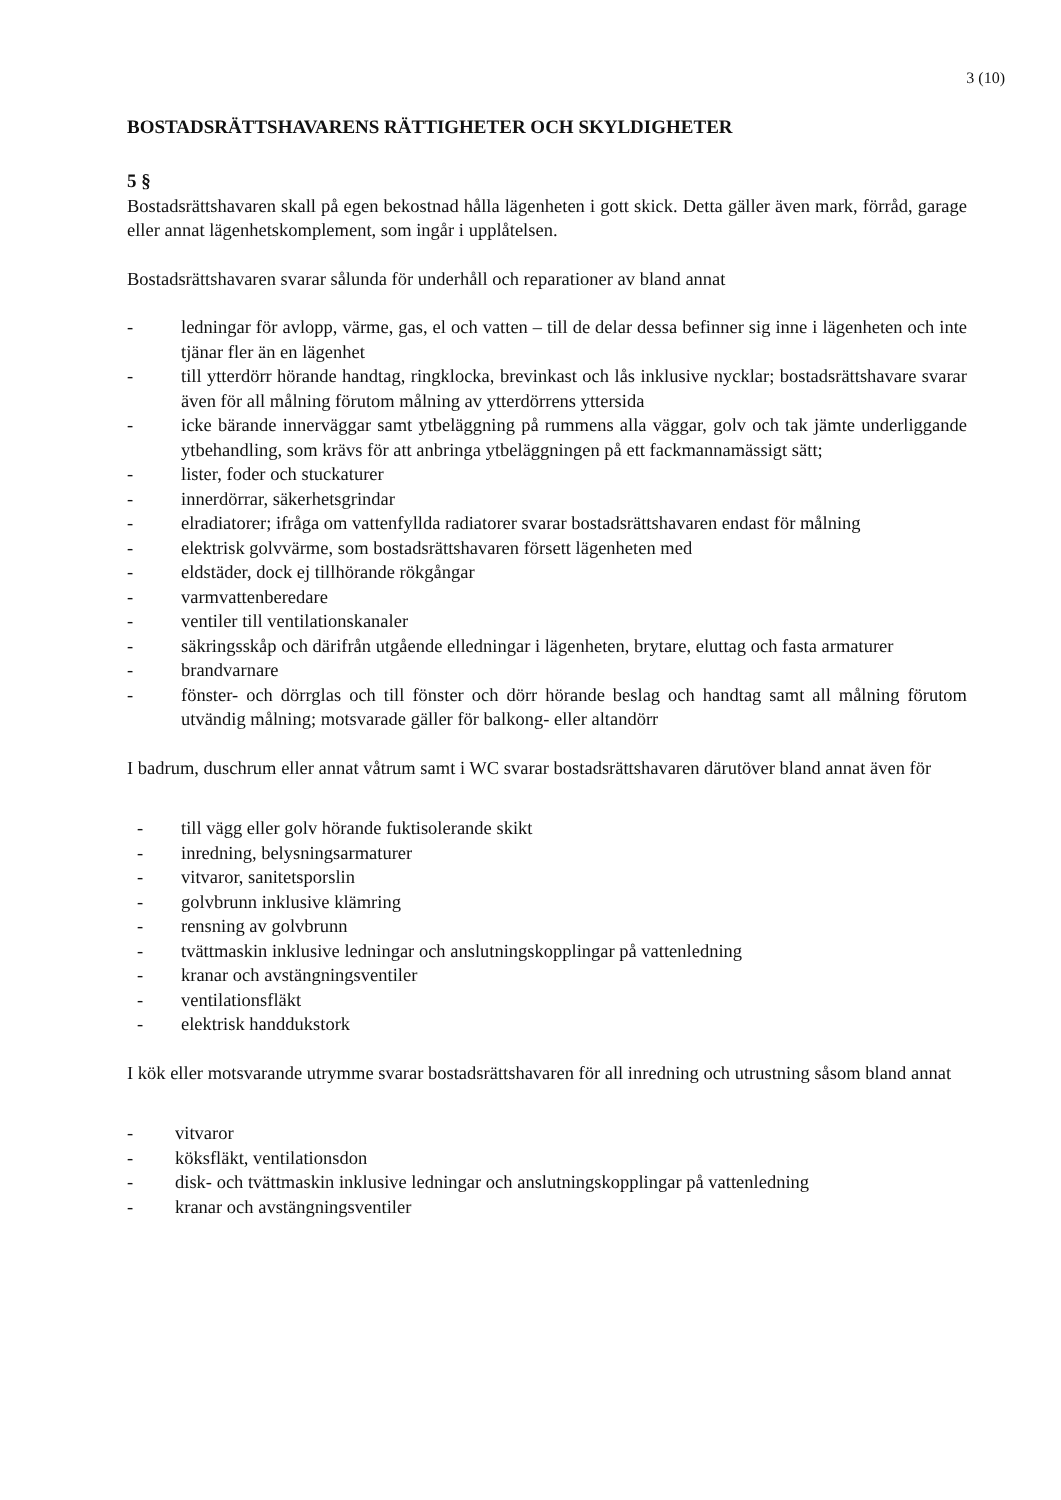3 (10)
BOSTADSRÄTTSHAVARENS RÄTTIGHETER OCH SKYLDIGHETER
5 §
Bostadsrättshavaren skall på egen bekostnad hålla lägenheten i gott skick. Detta gäller även mark, förråd, garage eller annat lägenhetskomplement, som ingår i upplåtelsen.
Bostadsrättshavaren svarar sålunda för underhåll och reparationer av bland annat
- ledningar för avlopp, värme, gas, el och vatten – till de delar dessa befinner sig inne i lägenheten och inte tjänar fler än en lägenhet
- till ytterdörr hörande handtag, ringklocka, brevinkast och lås inklusive nycklar; bostadsrättshavare svarar även för all målning förutom målning av ytterdörrens yttersida
- icke bärande innerväggar samt ytbeläggning på rummens alla väggar, golv och tak jämte underliggande ytbehandling, som krävs för att anbringa ytbeläggningen på ett fackmannamässigt sätt;
- lister, foder och stuckaturer
- innerdörrar, säkerhetsgrindar
- elradiatorer; ifråga om vattenfyllda radiatorer svarar bostadsrättshavaren endast för målning
- elektrisk golvvärme, som bostadsrättshavaren försett lägenheten med
- eldstäder, dock ej tillhörande rökgångar
- varmvattenberedare
- ventiler till ventilationskanaler
- säkringsskåp och därifrån utgående elledningar i lägenheten, brytare, eluttag och fasta armaturer
- brandvarnare
- fönster- och dörrglas och till fönster och dörr hörande beslag och handtag samt all målning förutom utvändig målning; motsvarade gäller för balkong- eller altandörr
I badrum, duschrum eller annat våtrum samt i WC svarar bostadsrättshavaren därutöver bland annat även för
- till vägg eller golv hörande fuktisolerande skikt
- inredning, belysningsarmaturer
- vitvaror, sanitetsporslin
- golvbrunn inklusive klämring
- rensning av golvbrunn
- tvättmaskin inklusive ledningar och anslutningskopplingar på vattenledning
- kranar och avstängningsventiler
- ventilationsfläkt
- elektrisk handdukstork
I kök eller motsvarande utrymme svarar bostadsrättshavaren för all inredning och utrustning såsom bland annat
- vitvaror
- köksfläkt, ventilationsdon
- disk- och tvättmaskin inklusive ledningar och anslutningskopplingar på vattenledning
- kranar och avstängningsventiler